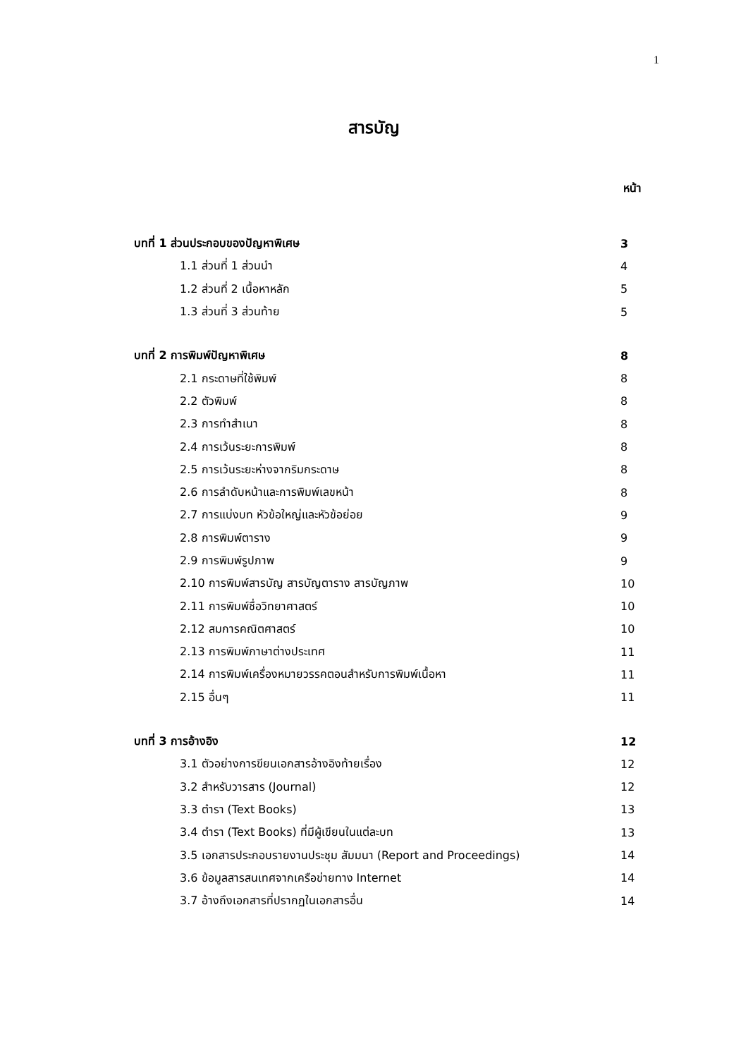1
สารบัญ
หน้า
| บทที่ 1 ส่วนประกอบของปัญหาพิเศษ | 3 |
| 1.1 ส่วนที่ 1 ส่วนนำ | 4 |
| 1.2 ส่วนที่ 2 เนื้อหาหลัก | 5 |
| 1.3 ส่วนที่ 3 ส่วนท้าย | 5 |
| บทที่ 2 การพิมพ์ปัญหาพิเศษ | 8 |
| 2.1 กระดาษที่ใช้พิมพ์ | 8 |
| 2.2 ตัวพิมพ์ | 8 |
| 2.3 การทำสำเนา | 8 |
| 2.4 การเว้นระยะการพิมพ์ | 8 |
| 2.5 การเว้นระยะห่างจากริมกระดาษ | 8 |
| 2.6 การลำดับหน้าและการพิมพ์เลขหน้า | 8 |
| 2.7 การแบ่งบท หัวข้อใหญ่และหัวข้อย่อย | 9 |
| 2.8 การพิมพ์ตาราง | 9 |
| 2.9 การพิมพ์รูปภาพ | 9 |
| 2.10 การพิมพ์สารบัญ สารบัญตาราง สารบัญภาพ | 10 |
| 2.11 การพิมพ์ชื่อวิทยาศาสตร์ | 10 |
| 2.12 สมการคณิตศาสตร์ | 10 |
| 2.13 การพิมพ์ภาษาต่างประเทศ | 11 |
| 2.14 การพิมพ์เครื่องหมายวรรคตอนสำหรับการพิมพ์เนื้อหา | 11 |
| 2.15 อื่นๆ | 11 |
| บทที่ 3 การอ้างอิง | 12 |
| 3.1 ตัวอย่างการขียนเอกสารอ้างอิงท้ายเรื่อง | 12 |
| 3.2 สำหรับวารสาร (Journal) | 12 |
| 3.3 ตำรา (Text Books) | 13 |
| 3.4 ตำรา (Text Books) ที่มีผู้เขียนในแต่ละบท | 13 |
| 3.5 เอกสารประกอบรายงานประชุม สัมมนา (Report and Proceedings) | 14 |
| 3.6 ข้อมูลสารสนเทศจากเครือข่ายทาง Internet | 14 |
| 3.7 อ้างถึงเอกสารที่ปรากฏในเอกสารอื่น | 14 |